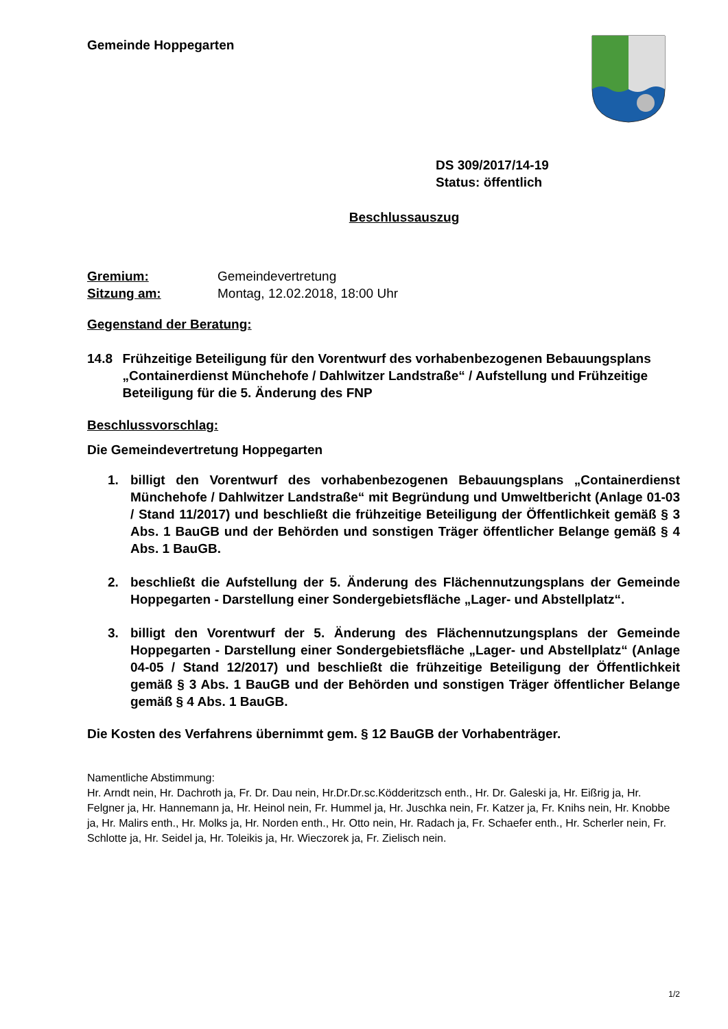Gemeinde Hoppegarten
DS 309/2017/14-19
Status: öffentlich
Beschlussauszug
Gremium: Gemeindevertretung
Sitzung am: Montag, 12.02.2018, 18:00 Uhr
Gegenstand der Beratung:
14.8 Frühzeitige Beteiligung für den Vorentwurf des vorhabenbezogenen Bebauungsplans „Containerdienst Münchehofe / Dahlwitzer Landstraße“ / Aufstellung und Frühzeitige Beteiligung für die 5. Änderung des FNP
Beschlussvorschlag:
Die Gemeindevertretung Hoppegarten
1. billigt den Vorentwurf des vorhabenbezogenen Bebauungsplans „Containerdienst Münchehofe / Dahlwitzer Landstraße“ mit Begründung und Umweltbericht (Anlage 01-03 / Stand 11/2017) und beschließt die frühzeitige Beteiligung der Öffentlichkeit gemäß § 3 Abs. 1 BauGB und der Behörden und sonstigen Träger öffentlicher Belange gemäß § 4 Abs. 1 BauGB.
2. beschließt die Aufstellung der 5. Änderung des Flächennutzungsplans der Gemeinde Hoppegarten - Darstellung einer Sondergebietsfläche „Lager- und Abstellplatz“.
3. billigt den Vorentwurf der 5. Änderung des Flächennutzungsplans der Gemeinde Hoppegarten - Darstellung einer Sondergebietsfläche „Lager- und Abstellplatz“ (Anlage 04-05 / Stand 12/2017) und beschließt die frühzeitige Beteiligung der Öffentlichkeit gemäß § 3 Abs. 1 BauGB und der Behörden und sonstigen Träger öffentlicher Belange gemäß § 4 Abs. 1 BauGB.
Die Kosten des Verfahrens übernimmt gem. § 12 BauGB der Vorhabenträger.
Namentliche Abstimmung:
Hr. Arndt nein, Hr. Dachroth ja, Fr. Dr. Dau nein, Hr.Dr.Dr.sc.Ködderitzsch enth., Hr. Dr. Galeski ja, Hr. Eißrig ja, Hr. Felgner ja, Hr. Hannemann ja, Hr. Heinol nein, Fr. Hummel ja, Hr. Juschka nein, Fr. Katzer ja, Fr. Knihs nein, Hr. Knobbe ja, Hr. Malirs enth., Hr. Molks ja, Hr. Norden enth., Hr. Otto nein, Hr. Radach ja, Fr. Schaefer enth., Hr. Scherler nein, Fr. Schlotte ja, Hr. Seidel ja, Hr. Toleikis ja, Hr. Wieczorek ja, Fr. Zielisch nein.
1/2